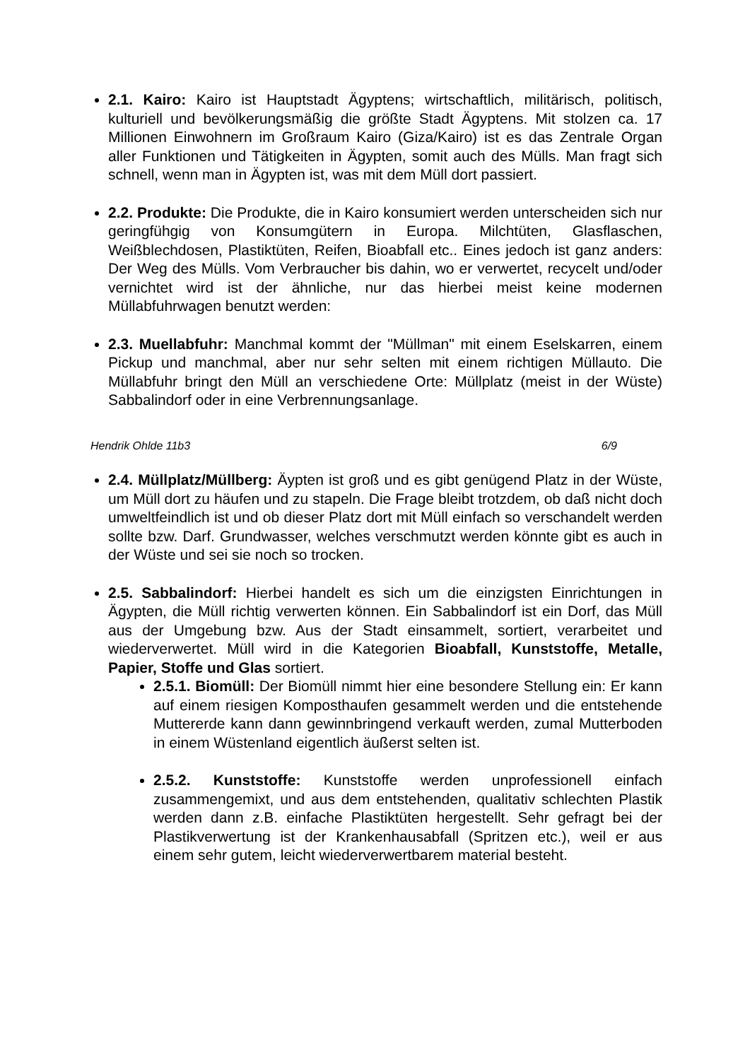2.1. Kairo: Kairo ist Hauptstadt Ägyptens; wirtschaftlich, militärisch, politisch, kulturiell und bevölkerungsmäßig die größte Stadt Ägyptens. Mit stolzen ca. 17 Millionen Einwohnern im Großraum Kairo (Giza/Kairo) ist es das Zentrale Organ aller Funktionen und Tätigkeiten in Ägypten, somit auch des Mülls. Man fragt sich schnell, wenn man in Ägypten ist, was mit dem Müll dort passiert.
2.2. Produkte: Die Produkte, die in Kairo konsumiert werden unterscheiden sich nur geringfühgig von Konsumgütern in Europa. Milchtüten, Glasflaschen, Weißblechdosen, Plastiktüten, Reifen, Bioabfall etc.. Eines jedoch ist ganz anders: Der Weg des Mülls. Vom Verbraucher bis dahin, wo er verwertet, recycelt und/oder vernichtet wird ist der ähnliche, nur das hierbei meist keine modernen Müllabfuhrwagen benutzt werden:
2.3. Muellabfuhr: Manchmal kommt der "Müllman" mit einem Eselskarren, einem Pickup und manchmal, aber nur sehr selten mit einem richtigen Müllauto. Die Müllabfuhr bringt den Müll an verschiedene Orte: Müllplatz (meist in der Wüste) Sabbalindorf oder in eine Verbrennungsanlage.
Hendrik Ohlde 11b3 6/9
2.4. Müllplatz/Müllberg: Äypten ist groß und es gibt genügend Platz in der Wüste, um Müll dort zu häufen und zu stapeln. Die Frage bleibt trotzdem, ob daß nicht doch umweltfeindlich ist und ob dieser Platz dort mit Müll einfach so verschandelt werden sollte bzw. Darf. Grundwasser, welches verschmutzt werden könnte gibt es auch in der Wüste und sei sie noch so trocken.
2.5. Sabbalindorf: Hierbei handelt es sich um die einzigsten Einrichtungen in Ägypten, die Müll richtig verwerten können. Ein Sabbalindorf ist ein Dorf, das Müll aus der Umgebung bzw. Aus der Stadt einsammelt, sortiert, verarbeitet und wiederverwertet. Müll wird in die Kategorien Bioabfall, Kunststoffe, Metalle, Papier, Stoffe und Glas sortiert.
2.5.1. Biomüll: Der Biomüll nimmt hier eine besondere Stellung ein: Er kann auf einem riesigen Komposthaufen gesammelt werden und die entstehende Muttererde kann dann gewinnbringend verkauft werden, zumal Mutterboden in einem Wüstenland eigentlich äußerst selten ist.
2.5.2. Kunststoffe: Kunststoffe werden unprofessionell einfach zusammengemixt, und aus dem entstehenden, qualitativ schlechten Plastik werden dann z.B. einfache Plastiktüten hergestellt. Sehr gefragt bei der Plastikverwertung ist der Krankenhausabfall (Spritzen etc.), weil er aus einem sehr gutem, leicht wiederverwertbarem material besteht.